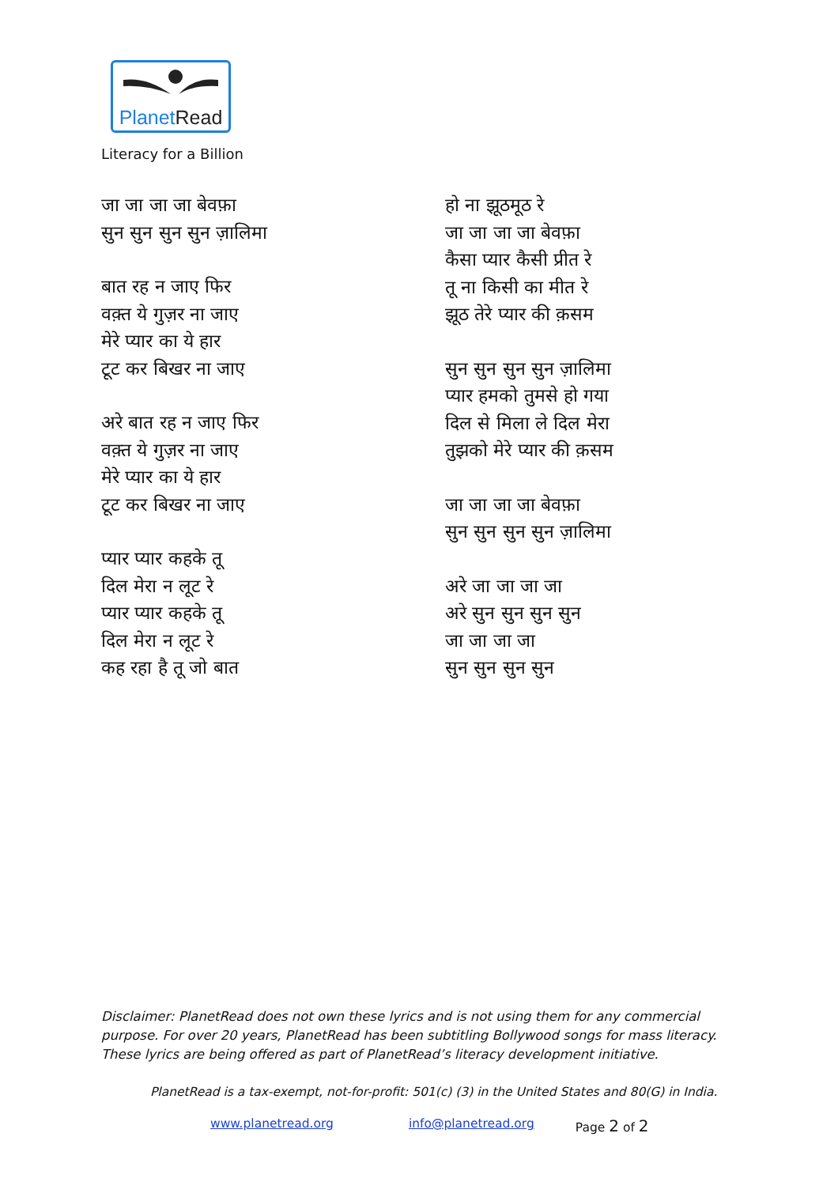PlanetRead
Literacy for a Billion
जा जा जा जा बेवफ़ा
सुन सुन सुन सुन ज़ालिमा
बात रह न जाए फिर
वक़्त ये गुज़र ना जाए
मेरे प्यार का ये हार
टूट कर बिखर ना जाए
अरे बात रह न जाए फिर
वक़्त ये गुज़र ना जाए
मेरे प्यार का ये हार
टूट कर बिखर ना जाए
प्यार प्यार कहके तू
दिल मेरा न लूट रे
प्यार प्यार कहके तू
दिल मेरा न लूट रे
कह रहा है तू जो बात
हो ना झूठमूठ रे
जा जा जा जा बेवफ़ा
कैसा प्यार कैसी प्रीत रे
तू ना किसी का मीत रे
झूठ तेरे प्यार की क़सम
सुन सुन सुन सुन ज़ालिमा
प्यार हमको तुमसे हो गया
दिल से मिला ले दिल मेरा
तुझको मेरे प्यार की क़सम
जा जा जा जा बेवफ़ा
सुन सुन सुन सुन ज़ालिमा
अरे जा जा जा जा
अरे सुन सुन सुन सुन
जा जा जा जा
सुन सुन सुन सुन
Disclaimer: PlanetRead does not own these lyrics and is not using them for any commercial purpose. For over 20 years, PlanetRead has been subtitling Bollywood songs for mass literacy. These lyrics are being offered as part of PlanetRead’s literacy development initiative.
PlanetRead is a tax-exempt, not-for-profit: 501(c) (3) in the United States and 80(G) in India.
www.planetread.org info@planetread.org Page 2 of 2